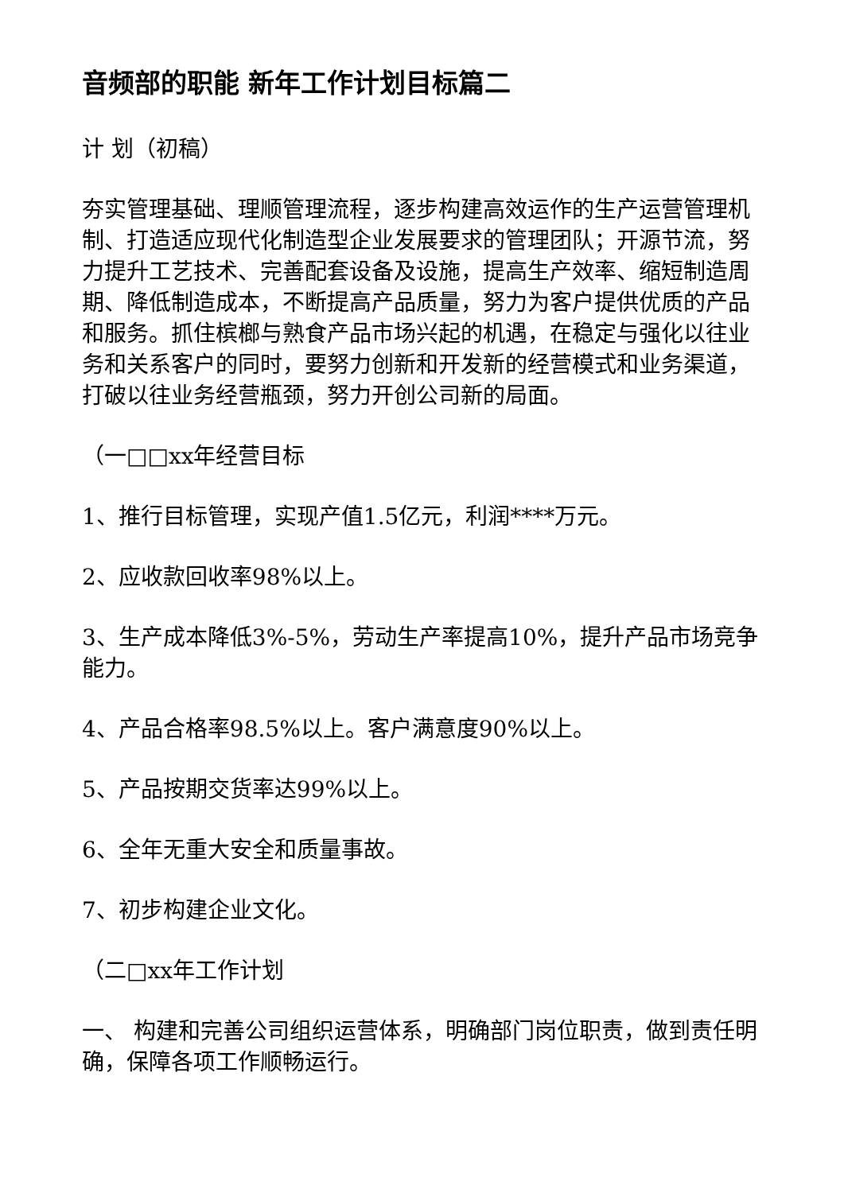音频部的职能 新年工作计划目标篇二
计 划（初稿）
夯实管理基础、理顺管理流程，逐步构建高效运作的生产运营管理机制、打造适应现代化制造型企业发展要求的管理团队；开源节流，努力提升工艺技术、完善配套设备及设施，提高生产效率、缩短制造周期、降低制造成本，不断提高产品质量，努力为客户提供优质的产品和服务。抓住槟榔与熟食产品市场兴起的机遇，在稳定与强化以往业务和关系客户的同时，要努力创新和开发新的经营模式和业务渠道，打破以往业务经营瓶颈，努力开创公司新的局面。
（一□□xx年经营目标
1、推行目标管理，实现产值1.5亿元，利润****万元。
2、应收款回收率98%以上。
3、生产成本降低3%-5%，劳动生产率提高10%，提升产品市场竞争能力。
4、产品合格率98.5%以上。客户满意度90%以上。
5、产品按期交货率达99%以上。
6、全年无重大安全和质量事故。
7、初步构建企业文化。
（二□xx年工作计划
一、 构建和完善公司组织运营体系，明确部门岗位职责，做到责任明确，保障各项工作顺畅运行。